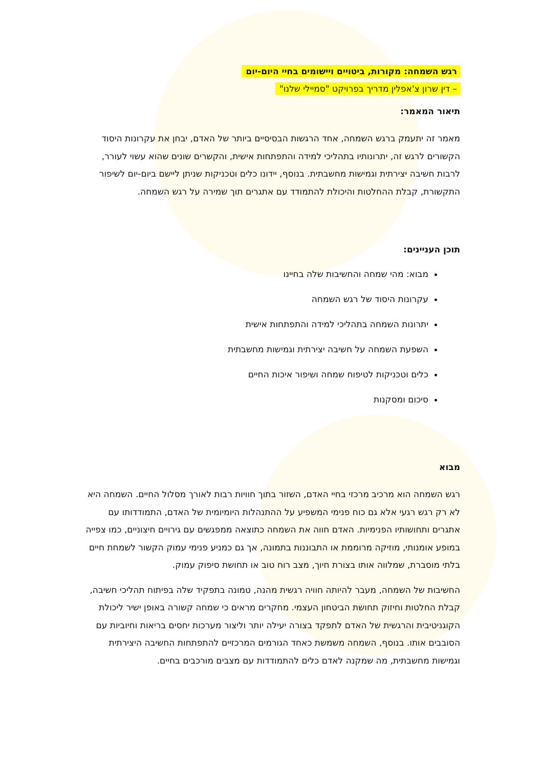רגש השמחה: מקורות, ביטויים ויישומים בחיי היום-יום
– דין שרון צ'אפלין מדריך בפרויקט "סמיילי שלנו"
תיאור המאמר:
מאמר זה יתעמק ברגש השמחה, אחד הרגשות הבסיסיים ביותר של האדם, יבחן את עקרונות היסוד הקשורים לרגש זה, יתרונותיו בתהליכי למידה והתפתחות אישית, והקשרים שונים שהוא עשוי לעורר, לרבות חשיבה יצירתית וגמישות מחשבתית. בנוסף, יידונו כלים וטכניקות שניתן ליישם ביום-יום לשיפור התקשורת, קבלת ההחלטות והיכולת להתמודד עם אתגרים תוך שמירה על רגש השמחה.
תוכן העניינים:
מבוא: מהי שמחה והחשיבות שלה בחיינו
עקרונות היסוד של רגש השמחה
יתרונות השמחה בתהליכי למידה והתפתחות אישית
השפעת השמחה על חשיבה יצירתית וגמישות מחשבתית
כלים וטכניקות לטיפוח שמחה ושיפור איכות החיים
סיכום ומסקנות
מבוא
רגש השמחה הוא מרכיב מרכזי בחיי האדם, השזור בתוך חוויות רבות לאורך מסלול החיים. השמחה היא לא רק רגש רגעי אלא גם כוח פנימי המשפיע על ההתנהלות היומיומית של האדם, התמודדותו עם אתגרים ותחושותיו הפנימיות. האדם חווה את השמחה כתוצאה ממפגשים עם גירויים חיצוניים, כמו צפייה במופע אומנותי, מוזיקה מרוממת או התבוננות בתמונה, אך גם כמניע פנימי עמוק הקשור לשמחת חיים בלתי מוסברת, שמלווה אותו בצורת חיוך, מצב רוח טוב או תחושת סיפוק עמוק.
החשיבות של השמחה, מעבר להיותה חוויה רגשית מהנה, טמונה בתפקיד שלה בפיתוח תהליכי חשיבה, קבלת החלטות וחיזוק תחושת הביטחון העצמי. מחקרים מראים כי שמחה קשורה באופן ישיר ליכולת הקוגניטיבית והרגשית של האדם לתפקד בצורה יעילה יותר וליצור מערכות יחסים בריאות וחיוביות עם הסובבים אותו. בנוסף, השמחה משמשת כאחד הגורמים המרכזיים להתפתחות החשיבה היצירתית וגמישות מחשבתית, מה שמקנה לאדם כלים להתמודדות עם מצבים מורכבים בחיים.